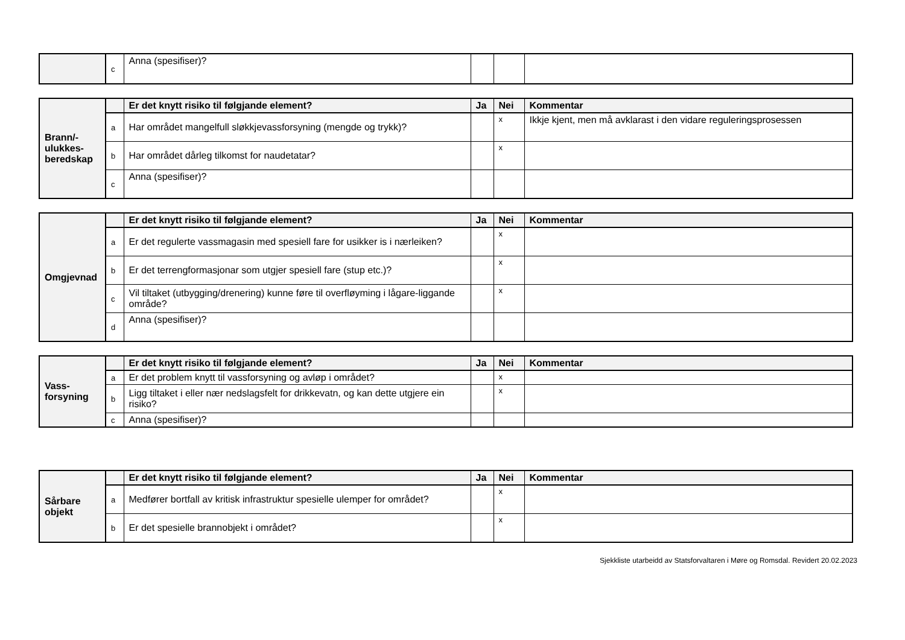| | c | Anna (spesifiser)? | | | |
| Brann/- ulukkes- beredskap | | Er det knytt risiko til følgjande element? | Ja | Nei | Kommentar |
| | a | Har området mangelfull sløkkjevassforsyning (mengde og trykk)? | | x | Ikkje kjent, men må avklarast i den vidare reguleringsprosessen |
| | b | Har området dårleg tilkomst for naudetatar? | | x | |
| | c | Anna (spesifiser)? | | | |
| Omgjevnad | | Er det knytt risiko til følgjande element? | Ja | Nei | Kommentar |
| | a | Er det regulerte vassmagasin med spesiell fare for usikker is i nærleiken? | | x | |
| | b | Er det terrengformasjonar som utgjer spesiell fare (stup etc.)? | | x | |
| | c | Vil tiltaket (utbygging/drenering) kunne føre til overfløyming i lågare-liggande område? | | x | |
| | d | Anna (spesifiser)? | | | |
| Vass- forsyning | | Er det knytt risiko til følgjande element? | Ja | Nei | Kommentar |
| | a | Er det problem knytt til vassforsyning og avløp i området? | | x | |
| | b | Ligg tiltaket i eller nær nedslagsfelt for drikkevatn, og kan dette utgjere ein risiko? | | x | |
| | c | Anna (spesifiser)? | | | |
| Sårbare objekt | | Er det knytt risiko til følgjande element? | Ja | Nei | Kommentar |
| | a | Medfører bortfall av kritisk infrastruktur spesielle ulemper for området? | | x | |
| | b | Er det spesielle brannobjekt i området? | | x | |
Sjekkliste utarbeidd av Statsforvaltaren i Møre og Romsdal. Revidert 20.02.2023